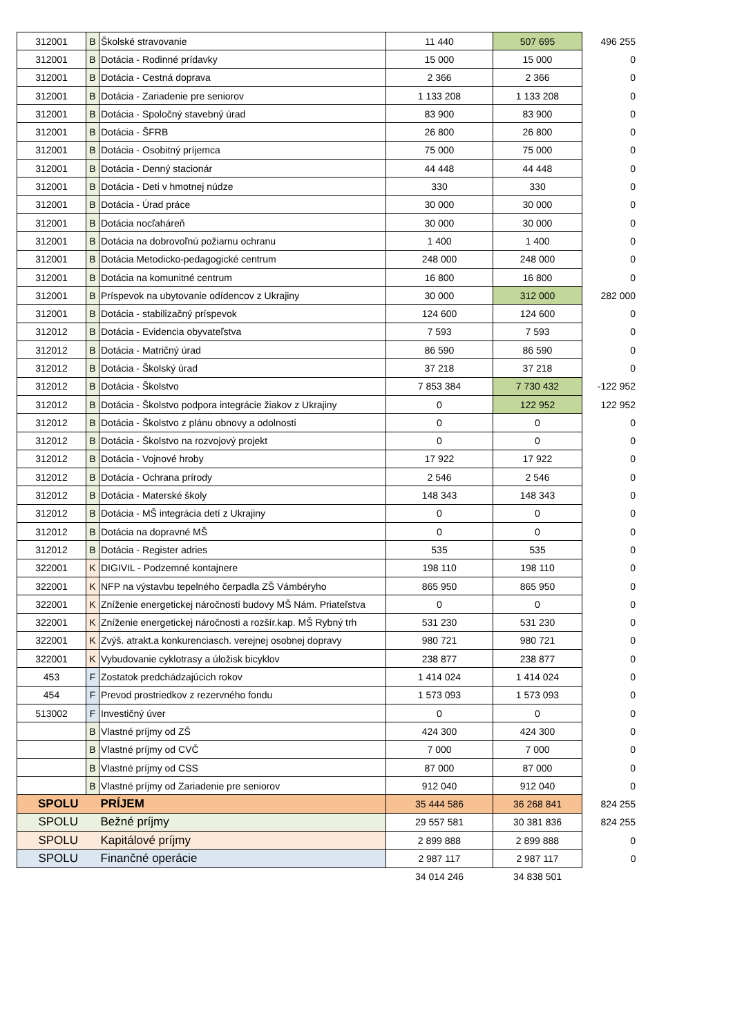| 312001 | B | Školské stravovanie | 11 440 | 507 695 | 496 255 |
| 312001 | B | Dotácia - Rodinné prídavky | 15 000 | 15 000 | 0 |
| 312001 | B | Dotácia - Cestná doprava | 2 366 | 2 366 | 0 |
| 312001 | B | Dotácia - Zariadenie pre seniorov | 1 133 208 | 1 133 208 | 0 |
| 312001 | B | Dotácia - Spoločný stavebný úrad | 83 900 | 83 900 | 0 |
| 312001 | B | Dotácia - ŠFRB | 26 800 | 26 800 | 0 |
| 312001 | B | Dotácia - Osobitný príjemca | 75 000 | 75 000 | 0 |
| 312001 | B | Dotácia - Denný stacionár | 44 448 | 44 448 | 0 |
| 312001 | B | Dotácia - Deti v hmotnej núdze | 330 | 330 | 0 |
| 312001 | B | Dotácia - Úrad práce | 30 000 | 30 000 | 0 |
| 312001 | B | Dotácia nocľaháreň | 30 000 | 30 000 | 0 |
| 312001 | B | Dotácia na dobrovoľnú požiarnu ochranu | 1 400 | 1 400 | 0 |
| 312001 | B | Dotácia Metodicko-pedagogické centrum | 248 000 | 248 000 | 0 |
| 312001 | B | Dotácia na komunitné centrum | 16 800 | 16 800 | 0 |
| 312001 | B | Príspevok na ubytovanie odídencov z Ukrajiny | 30 000 | 312 000 | 282 000 |
| 312001 | B | Dotácia - stabilizačný príspevok | 124 600 | 124 600 | 0 |
| 312012 | B | Dotácia - Evidencia obyvateľstva | 7 593 | 7 593 | 0 |
| 312012 | B | Dotácia - Matričný úrad | 86 590 | 86 590 | 0 |
| 312012 | B | Dotácia - Školský úrad | 37 218 | 37 218 | 0 |
| 312012 | B | Dotácia - Školstvo | 7 853 384 | 7 730 432 | -122 952 |
| 312012 | B | Dotácia - Školstvo podpora integrácie žiakov z Ukrajiny | 0 | 122 952 | 122 952 |
| 312012 | B | Dotácia - Školstvo z plánu obnovy a odolnosti | 0 | 0 | 0 |
| 312012 | B | Dotácia - Školstvo na rozvojový projekt | 0 | 0 | 0 |
| 312012 | B | Dotácia - Vojnové hroby | 17 922 | 17 922 | 0 |
| 312012 | B | Dotácia - Ochrana prírody | 2 546 | 2 546 | 0 |
| 312012 | B | Dotácia - Materské školy | 148 343 | 148 343 | 0 |
| 312012 | B | Dotácia - MŠ integrácia detí z Ukrajiny | 0 | 0 | 0 |
| 312012 | B | Dotácia na dopravné MŠ | 0 | 0 | 0 |
| 312012 | B | Dotácia - Register adries | 535 | 535 | 0 |
| 322001 | K | DIGIVIL - Podzemné kontajnere | 198 110 | 198 110 | 0 |
| 322001 | K | NFP na výstavbu tepelného čerpadla ZŠ Vámbéryho | 865 950 | 865 950 | 0 |
| 322001 | K | Zníženie energetickej náročnosti budovy MŠ Nám. Priateľstva | 0 | 0 | 0 |
| 322001 | K | Zníženie energetickej náročnosti a rozšír.kap. MŠ Rybný trh | 531 230 | 531 230 | 0 |
| 322001 | K | Zvýš. atrakt.a konkurenciasch. verejnej osobnej dopravy | 980 721 | 980 721 | 0 |
| 322001 | K | Vybudovanie cyklotrasy a úložisk bicyklov | 238 877 | 238 877 | 0 |
| 453 | F | Zostatok predchádzajúcich rokov | 1 414 024 | 1 414 024 | 0 |
| 454 | F | Prevod prostriedkov z rezervného fondu | 1 573 093 | 1 573 093 | 0 |
| 513002 | F | Investičný úver | 0 | 0 | 0 |
| | B | Vlastné príjmy od ZŠ | 424 300 | 424 300 | 0 |
| | B | Vlastné príjmy od CVČ | 7 000 | 7 000 | 0 |
| | B | Vlastné príjmy od CSS | 87 000 | 87 000 | 0 |
| | B | Vlastné príjmy od Zariadenie pre seniorov | 912 040 | 912 040 | 0 |
| SPOLU | | PRÍJEM | 35 444 586 | 36 268 841 | 824 255 |
| SPOLU | | Bežné príjmy | 29 557 581 | 30 381 836 | 824 255 |
| SPOLU | | Kapitálové príjmy | 2 899 888 | 2 899 888 | 0 |
| SPOLU | | Finančné operácie | 2 987 117 | 2 987 117 | 0 |
| | | | 34 014 246 | 34 838 501 | |